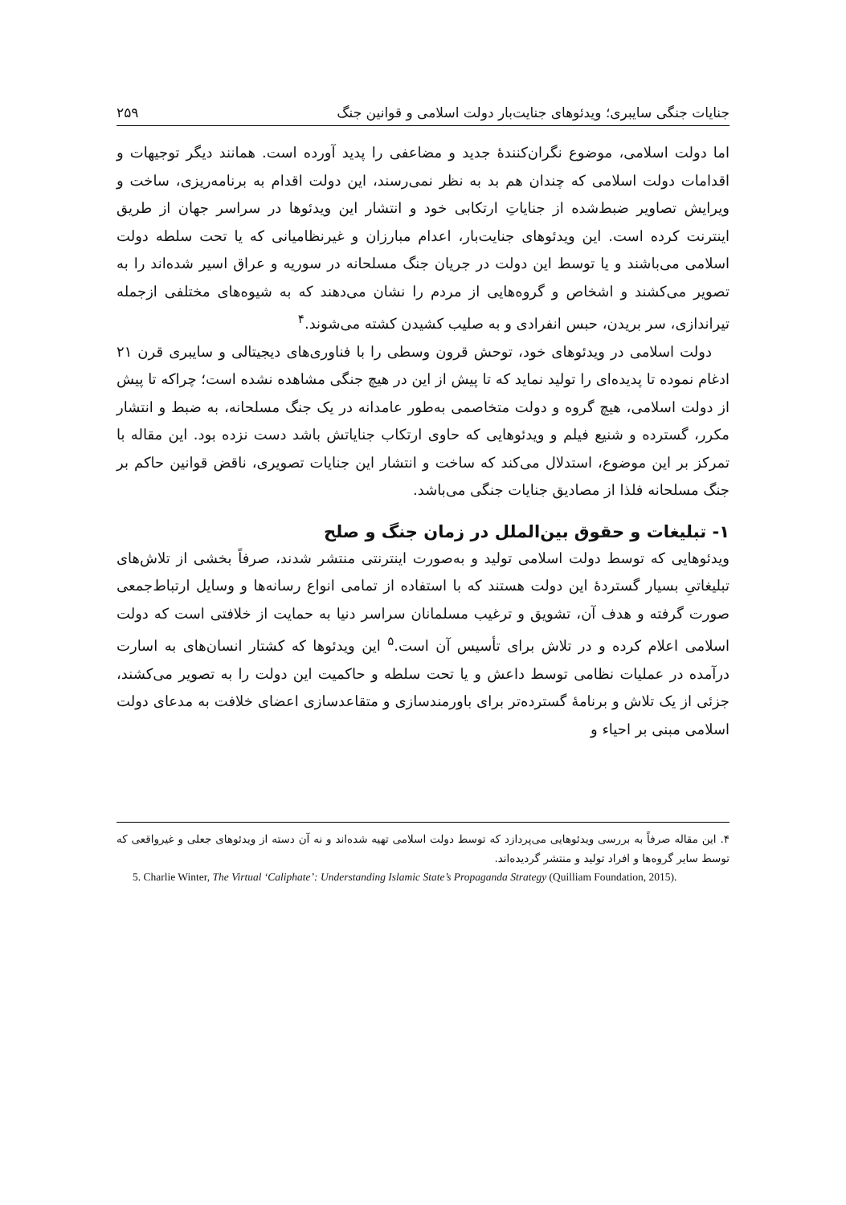جنایات جنگی سایبری؛ ویدئوهای جنایت‌بار دولت اسلامی و قوانین جنگ ۲۵۹
اما دولت اسلامی، موضوع نگران‌کنندهٔ جدید و مضاعفی را پدید آورده است. همانند دیگر توجیهات و اقدامات دولت اسلامی که چندان هم بد به نظر نمی‌رسند، این دولت اقدام به برنامه‌ریزی، ساخت و ویرایش تصاویر ضبط‌شده از جنایاتِ ارتکابی خود و انتشار این ویدئوها در سراسر جهان از طریق اینترنت کرده است. این ویدئوهای جنایت‌بار، اعدام مبارزان و غیرنظامیانی که یا تحت سلطه دولت اسلامی می‌باشند و یا توسط این دولت در جریان جنگ مسلحانه در سوریه و عراق اسیر شده‌اند را به تصویر می‌کشند و اشخاص و گروه‌هایی از مردم را نشان می‌دهند که به شیوه‌های مختلفی ازجمله تیراندازی، سر بریدن، حبس انفرادی و به صلیب کشیدن کشته می‌شوند.<sup>۴</sup>
دولت اسلامی در ویدئوهای خود، توحش قرون وسطی را با فناوری‌های دیجیتالی و سایبری قرن ۲۱ ادغام نموده تا پدیده‌ای را تولید نماید که تا پیش از این در هیچ جنگی مشاهده نشده است؛ چراکه تا پیش از دولت اسلامی، هیچ گروه و دولت متخاصمی به‌طور عامدانه در یک جنگ مسلحانه، به ضبط و انتشار مکرر، گسترده و شنیع فیلم و ویدئوهایی که حاوی ارتکاب جنایاتش باشد دست نزده بود. این مقاله با تمرکز بر این موضوع، استدلال می‌کند که ساخت و انتشار این جنایات تصویری، ناقض قوانین حاکم بر جنگ مسلحانه فلذا از مصادیق جنایات جنگی می‌باشد.
۱- تبلیغات و حقوق بین‌الملل در زمان جنگ و صلح
ویدئوهایی که توسط دولت اسلامی تولید و به‌صورت اینترنتی منتشر شدند، صرفاً بخشی از تلاش‌های تبلیغاتیِ بسیار گستردهٔ این دولت هستند که با استفاده از تمامی انواع رسانه‌ها و وسایل ارتباط‌جمعی صورت گرفته و هدف آن، تشویق و ترغیب مسلمانان سراسر دنیا به حمایت از خلافتی است که دولت اسلامی اعلام کرده و در تلاش برای تأسیس آن است.<sup>۵</sup> این ویدئوها که کشتار انسان‌های به اسارت درآمده در عملیات نظامی توسط داعش و یا تحت سلطه و حاکمیت این دولت را به تصویر می‌کشند، جزئی از یک تلاش و برنامهٔ گسترده‌تر برای باورمندسازی و متقاعدسازی اعضای خلافت به مدعای دولت اسلامی مبنی بر احیاء و
۴. این مقاله صرفاً به بررسی ویدئوهایی می‌پردازد که توسط دولت اسلامی تهیه شده‌اند و نه آن دسته از ویدئوهای جعلی و غیرواقعی که توسط سایر گروه‌ها و افراد تولید و منتشر گردیده‌اند.
5. Charlie Winter, The Virtual ‘Caliphate’: Understanding Islamic State’s Propaganda Strategy (Quilliam Foundation, 2015).